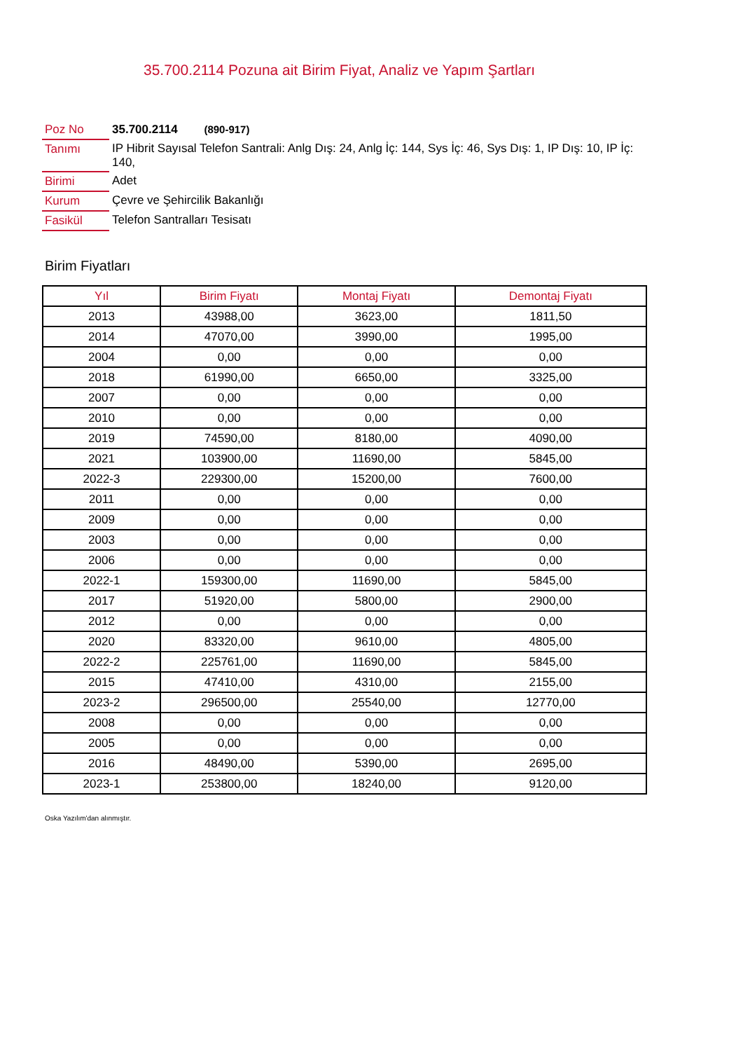35.700.2114 Pozuna ait Birim Fiyat, Analiz ve Yapım Şartları
| Poz No | 35.700.2114 (890-917) |
| Tanımı | IP Hibrit Sayısal Telefon Santrali: Anlg Dış: 24, Anlg İç: 144, Sys İç: 46, Sys Dış: 1, IP Dış: 10, IP İç: 140, |
| Birimi | Adet |
| Kurum | Çevre ve Şehircilik Bakanlığı |
| Fasikül | Telefon Santralları Tesisatı |
Birim Fiyatları
| Yıl | Birim Fiyatı | Montaj Fiyatı | Demontaj Fiyatı |
| --- | --- | --- | --- |
| 2013 | 43988,00 | 3623,00 | 1811,50 |
| 2014 | 47070,00 | 3990,00 | 1995,00 |
| 2004 | 0,00 | 0,00 | 0,00 |
| 2018 | 61990,00 | 6650,00 | 3325,00 |
| 2007 | 0,00 | 0,00 | 0,00 |
| 2010 | 0,00 | 0,00 | 0,00 |
| 2019 | 74590,00 | 8180,00 | 4090,00 |
| 2021 | 103900,00 | 11690,00 | 5845,00 |
| 2022-3 | 229300,00 | 15200,00 | 7600,00 |
| 2011 | 0,00 | 0,00 | 0,00 |
| 2009 | 0,00 | 0,00 | 0,00 |
| 2003 | 0,00 | 0,00 | 0,00 |
| 2006 | 0,00 | 0,00 | 0,00 |
| 2022-1 | 159300,00 | 11690,00 | 5845,00 |
| 2017 | 51920,00 | 5800,00 | 2900,00 |
| 2012 | 0,00 | 0,00 | 0,00 |
| 2020 | 83320,00 | 9610,00 | 4805,00 |
| 2022-2 | 225761,00 | 11690,00 | 5845,00 |
| 2015 | 47410,00 | 4310,00 | 2155,00 |
| 2023-2 | 296500,00 | 25540,00 | 12770,00 |
| 2008 | 0,00 | 0,00 | 0,00 |
| 2005 | 0,00 | 0,00 | 0,00 |
| 2016 | 48490,00 | 5390,00 | 2695,00 |
| 2023-1 | 253800,00 | 18240,00 | 9120,00 |
Oska Yazılım'dan alınmıştır.